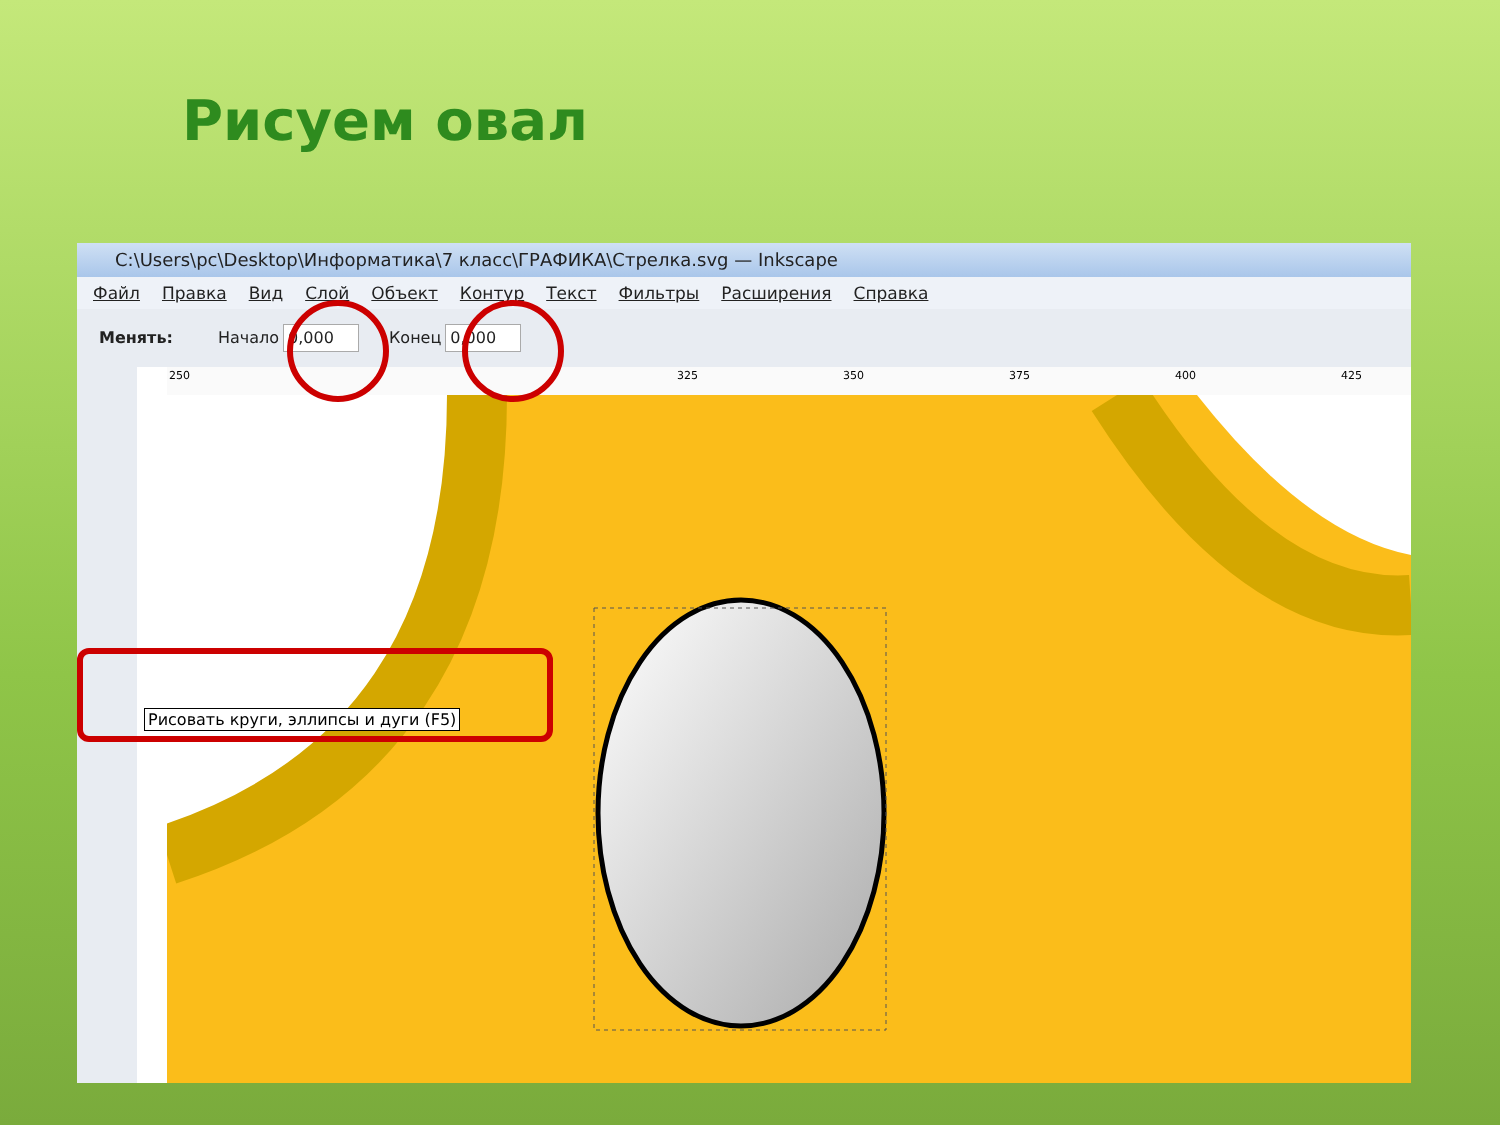Рисуем овал
C:\Users\pc\Desktop\Информатика\7 класс\ГРАФИКА\Стрелка.svg — Inkscape
Файл Правка Вид Слой Объект Контур Текст Фильтры Расширения Справка
Менять: Начало 0,000 Конец 0,000
250 325 350 375 400 425
Рисовать круги, эллипсы и дуги (F5)